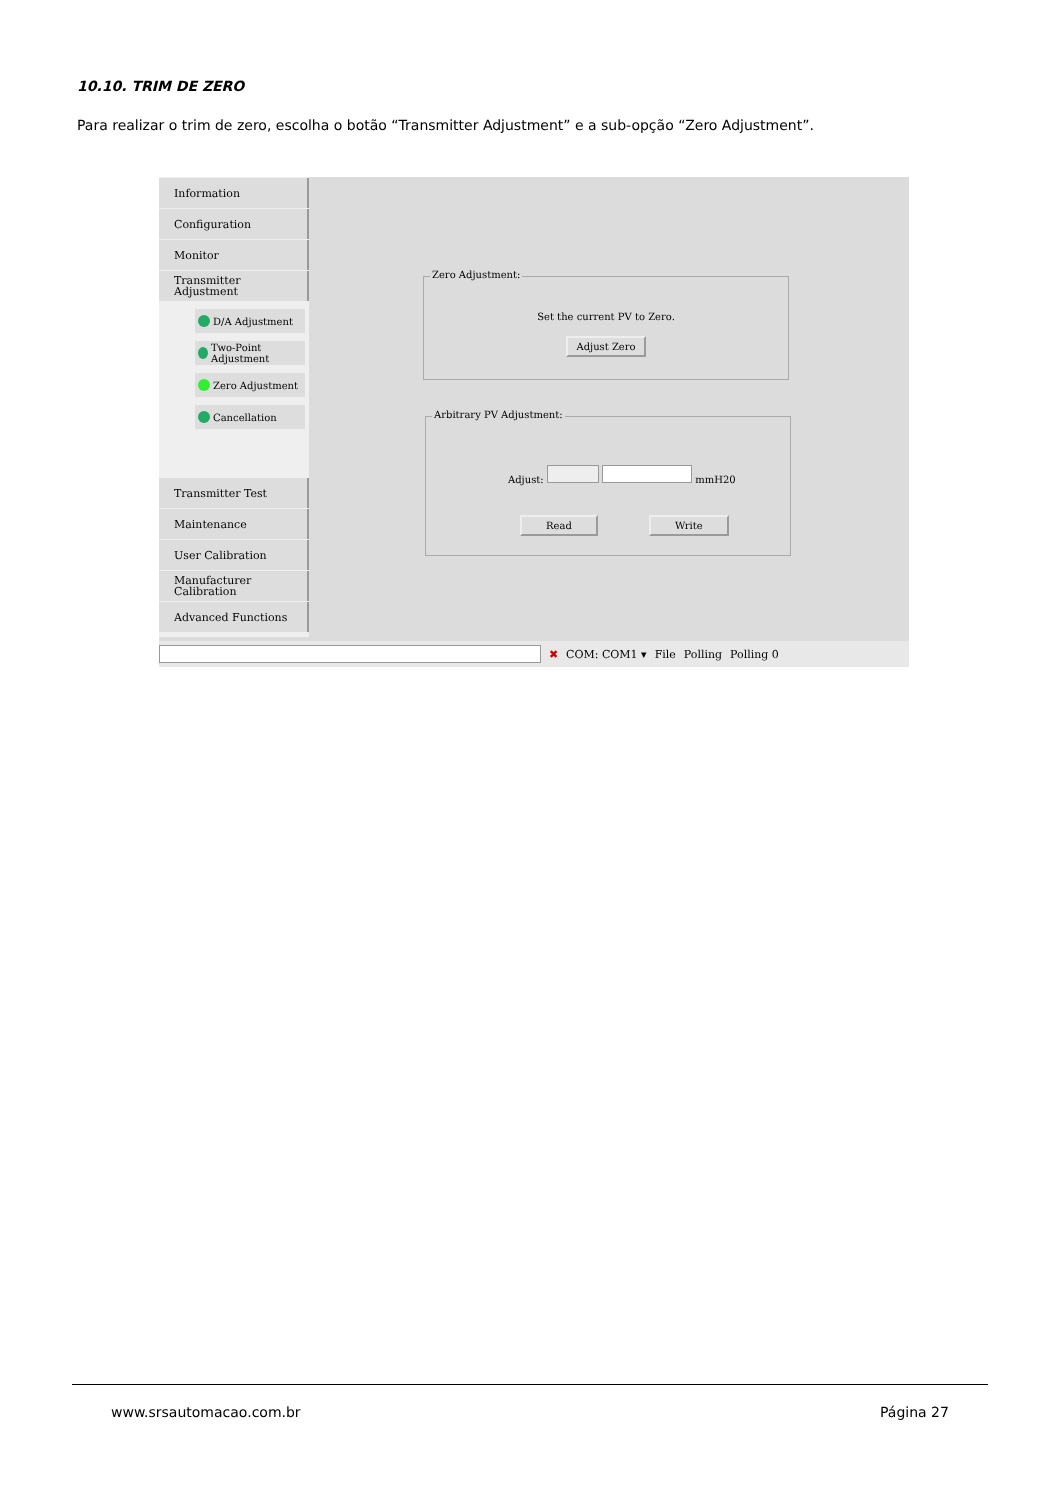10.10. TRIM DE ZERO
Para realizar o trim de zero, escolha o botão “Transmitter Adjustment” e a sub-opção “Zero Adjustment”.
Information
Configuration
Monitor
Transmitter Adjustment
D/A Adjustment
Two-Point Adjustment
Zero Adjustment
Cancellation
Transmitter Test
Maintenance
User Calibration
Manufacturer Calibration
Advanced Functions
Zero Adjustment:
Set the current PV to Zero.
Adjust Zero
Arbitrary PV Adjustment:
Adjust: mmH20
Read Write
✖ COM: COM1 ▾ File Polling Polling 0
www.srsautomacao.com.br Página 27